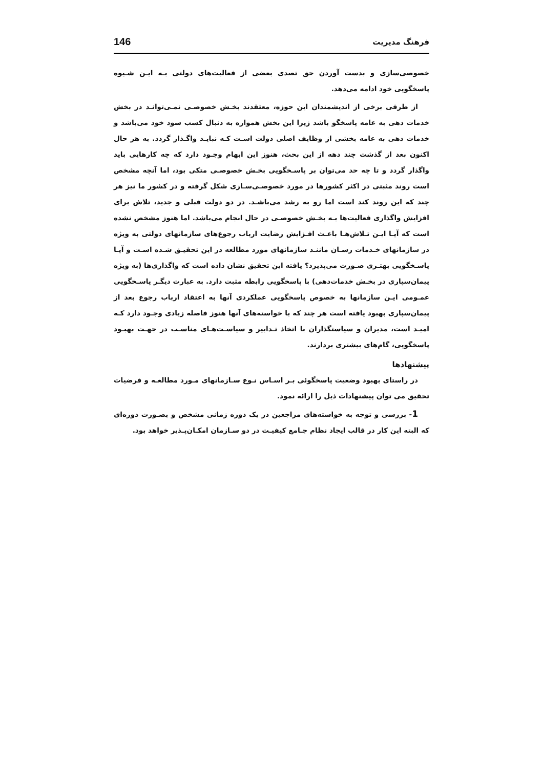فرهنگ مدیریت 146
خصوصی‌سازی و بدست آوردن حق تصدی بعضی از فعالیت‌های دولتی بـه ایـن شـیوه پاسخگویی خود ادامه می‌دهد.
از طرفی برخی از اندیشمندان این حوزه، معتقدند بخـش خصوصـی نمـی‌توانـد در بخش خدمات دهی به عامه پاسخگو باشد زیرا این بخش همواره به دنبال کسب سود خود می‌باشد و خدمات دهی به عامه بخشی از وظایف اصلی دولت اسـت کـه نبایـد واگـذار گردد. به هر حال اکنون بعد از گذشت چند دهه از این بحث، هنوز این ابهام وجـود دارد که چه کارهایی باید واگذار گردد و تا چه حد می‌توان بر پاسـخگویی بخـش خصوصـی متکی بود، اما آنچه مشخص است روند مثبتی در اکثر کشورها در مورد خصوصـی‌سـازی شکل گرفته و در کشور ما نیز هر چند که این روند کند است اما رو به رشد می‌باشـد. در دو دولت قبلی و جدید، تلاش برای افزایش واگذاری فعالیت‌ها بـه بخـش خصوصـی در حال انجام می‌باشد. اما هنوز مشخص نشده است که آیـا ایـن تـلاش‌هـا باعـث افـزایش رضایت ارباب رجوع‌های سازمانهای دولتی به ویژه در سازمانهای خـدمات رسـان ماننـد سازمانهای مورد مطالعه در این تحقیـق شـده اسـت و آیـا پاسـخگویی بهتـری صـورت می‌پذیرد؟ یافته این تحقیق نشان داده است که واگذاری‌ها (به ویژه پیمان‌سپاری در بخـش خدمات‌دهی) با پاسخگویی رابطه مثبت دارد. به عبارت دیگـر پاسـخگویی عمـومی ایـن سازمانها به خصوص پاسخگویی عملکردی آنها به اعتقاد ارباب رجوع بعد از پیمان‌سپاری بهبود یافته است هر چند که با خواسته‌های آنها هنوز فاصله زیادی وجـود دارد کـه امیـد است، مدیران و سیاستگذاران با اتخاذ تـدابیر و سیاسـت‌هـای مناسـب در جهـت بهبـود پاسخگویی، گام‌های بیشتری بردارند.
پیشنهادها
در راستای بهبود وضعیت پاسخگوئی بـر اسـاس نـوع سـازمانهای مـورد مطالعـه و فرضیات تحقیق می توان پیشنهادات ذیل را ارائه نمود.
1- بررسی و توجه به خواسته‌های مراجعین در یک دوره زمانی مشخص و بصـورت دوره‌ای که البته این کار در قالب ایجاد نظام جـامع کیفیـت در دو سـازمان امکـان‌پـذیر خواهد بود.